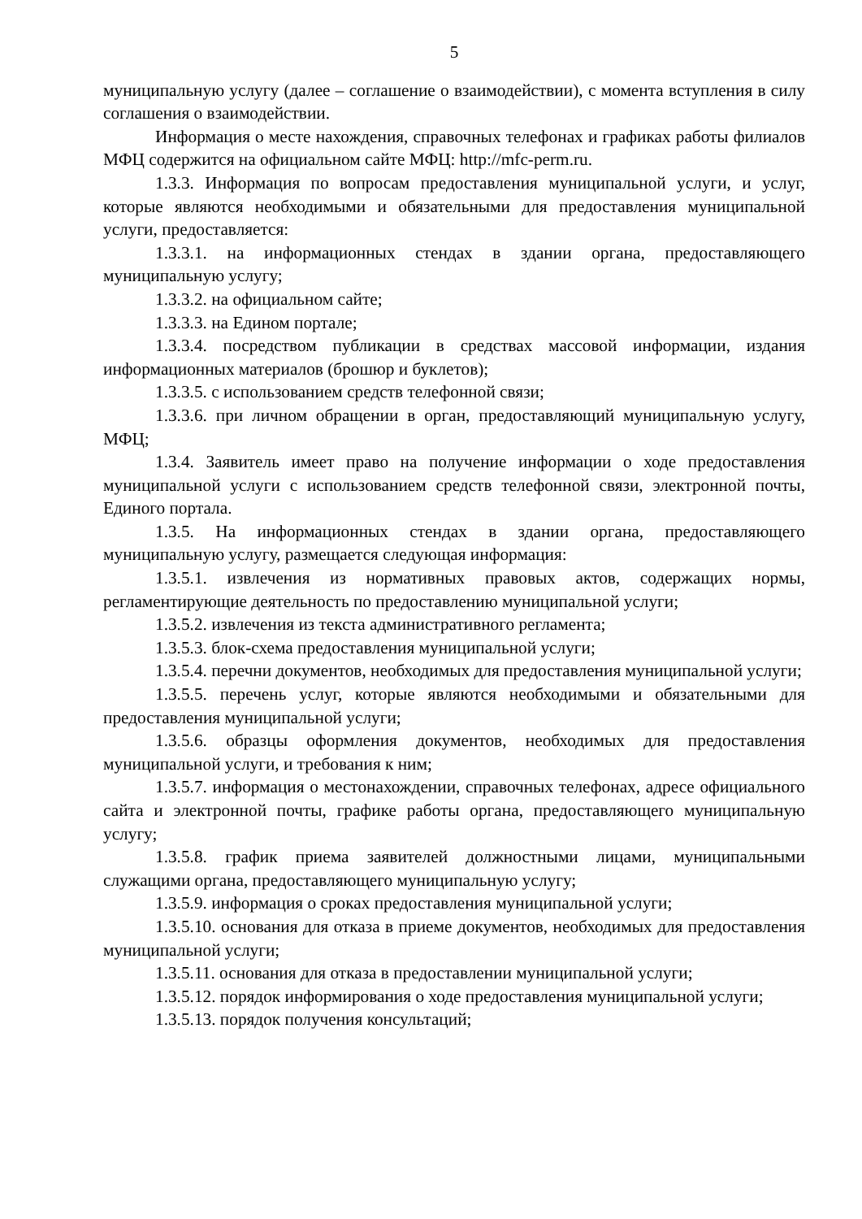5
муниципальную услугу (далее – соглашение о взаимодействии), с момента вступления в силу соглашения о взаимодействии.
Информация о месте нахождения, справочных телефонах и графиках работы филиалов МФЦ содержится на официальном сайте МФЦ: http://mfc-perm.ru.
1.3.3. Информация по вопросам предоставления муниципальной услуги, и услуг, которые являются необходимыми и обязательными для предоставления муниципальной услуги, предоставляется:
1.3.3.1. на информационных стендах в здании органа, предоставляющего муниципальную услугу;
1.3.3.2. на официальном сайте;
1.3.3.3. на Едином портале;
1.3.3.4. посредством публикации в средствах массовой информации, издания информационных материалов (брошюр и буклетов);
1.3.3.5. с использованием средств телефонной связи;
1.3.3.6. при личном обращении в орган, предоставляющий муниципальную услугу, МФЦ;
1.3.4. Заявитель имеет право на получение информации о ходе предоставления муниципальной услуги с использованием средств телефонной связи, электронной почты, Единого портала.
1.3.5. На информационных стендах в здании органа, предоставляющего муниципальную услугу, размещается следующая информация:
1.3.5.1. извлечения из нормативных правовых актов, содержащих нормы, регламентирующие деятельность по предоставлению муниципальной услуги;
1.3.5.2. извлечения из текста административного регламента;
1.3.5.3. блок-схема предоставления муниципальной услуги;
1.3.5.4. перечни документов, необходимых для предоставления муниципальной услуги;
1.3.5.5. перечень услуг, которые являются необходимыми и обязательными для предоставления муниципальной услуги;
1.3.5.6. образцы оформления документов, необходимых для предоставления муниципальной услуги, и требования к ним;
1.3.5.7. информация о местонахождении, справочных телефонах, адресе официального сайта и электронной почты, графике работы органа, предоставляющего муниципальную услугу;
1.3.5.8. график приема заявителей должностными лицами, муниципальными служащими органа, предоставляющего муниципальную услугу;
1.3.5.9. информация о сроках предоставления муниципальной услуги;
1.3.5.10. основания для отказа в приеме документов, необходимых для предоставления муниципальной услуги;
1.3.5.11. основания для отказа в предоставлении муниципальной услуги;
1.3.5.12. порядок информирования о ходе предоставления муниципальной услуги;
1.3.5.13. порядок получения консультаций;